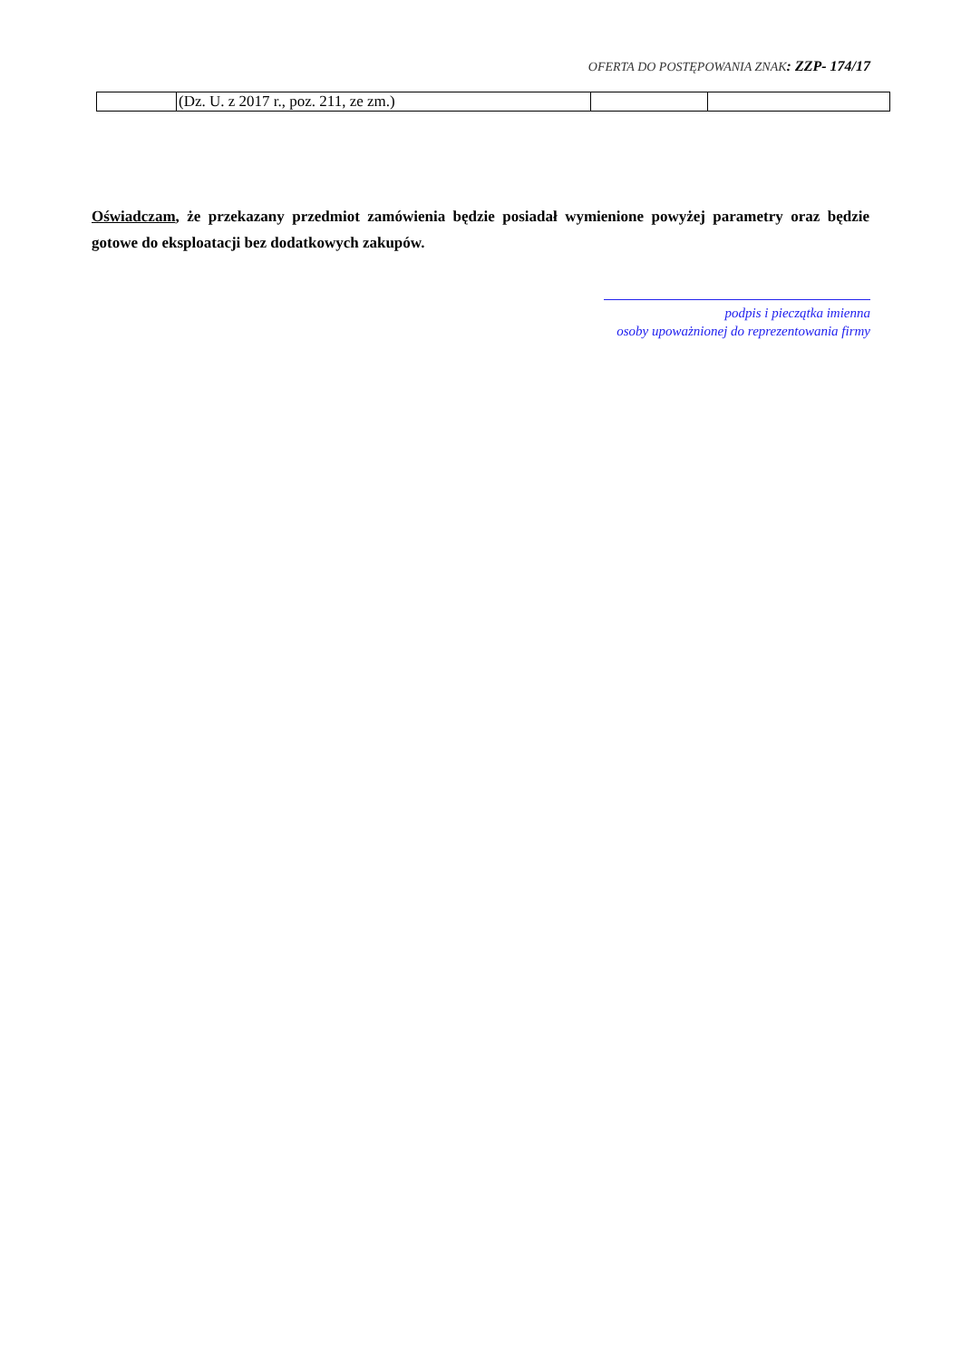OFERTA DO POSTĘPOWANIA ZNAK: ZZP- 174/17
| | (Dz. U. z 2017 r., poz. 211, ze zm.) | | |
Oświadczam, że przekazany przedmiot zamówienia będzie posiadał wymienione powyżej parametry oraz będzie gotowe do eksploatacji bez dodatkowych zakupów.
podpis i pieczątka imienna
osoby upoważnionej do reprezentowania firmy